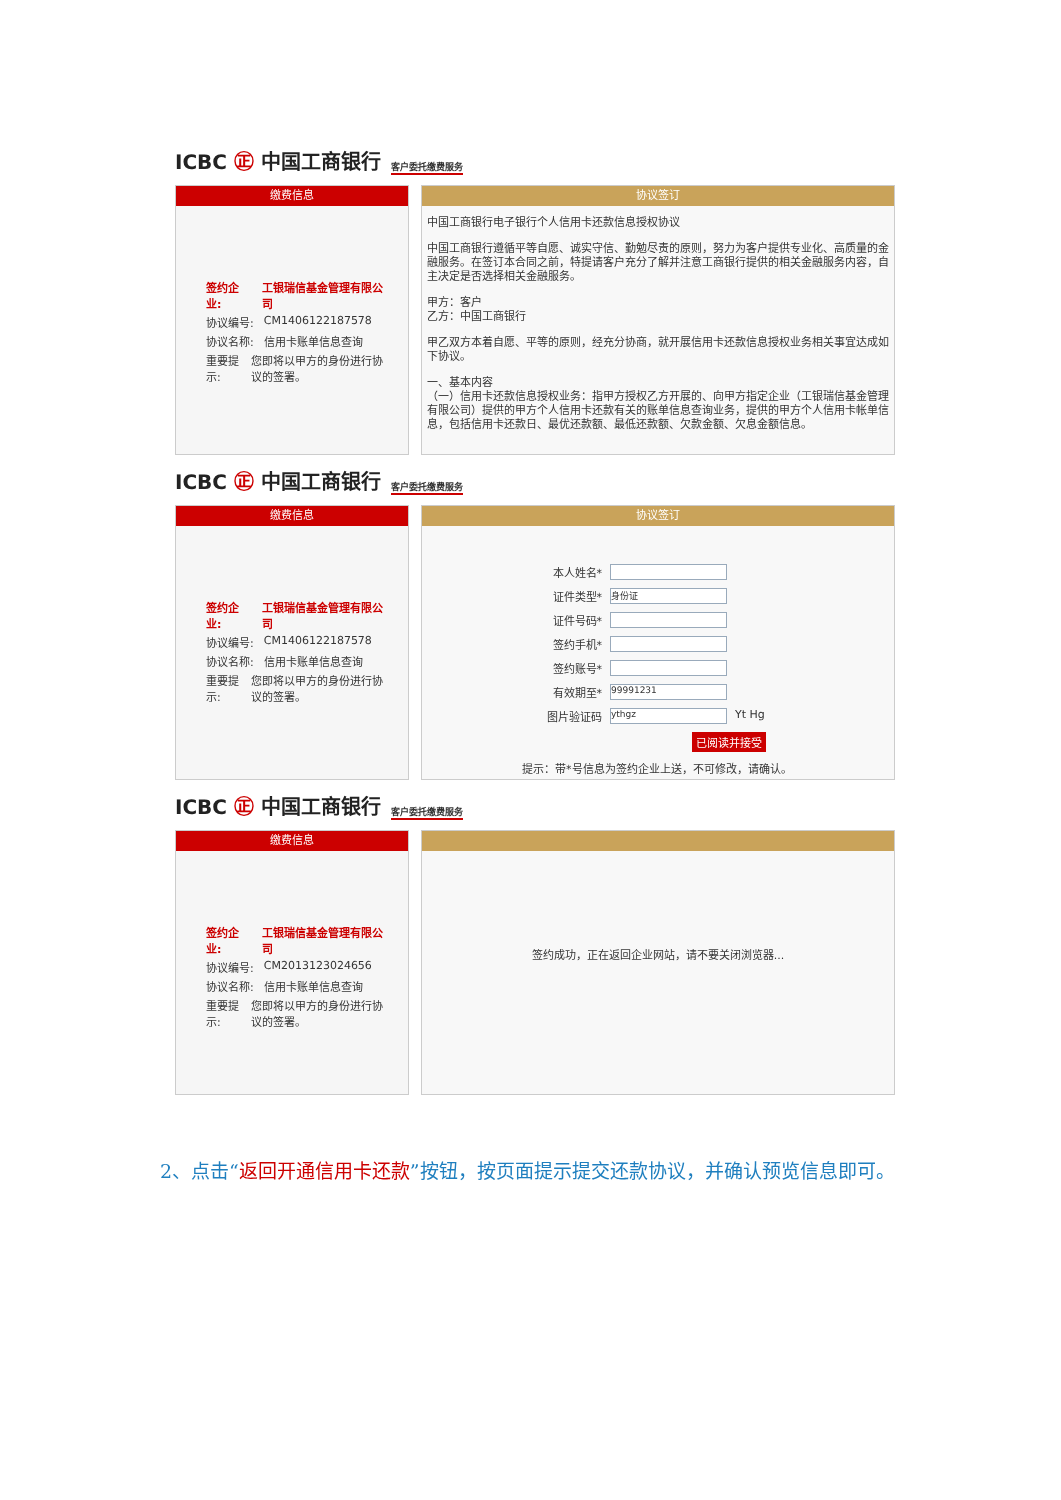ICBC ㊣ 中国工商银行
客户委托缴费服务
缴费信息
签约企业: 工银瑞信基金管理有限公司
协议编号: CM1406122187578
协议名称: 信用卡账单信息查询
重要提示: 您即将以甲方的身份进行协议的签署。
协议签订
中国工商银行电子银行个人信用卡还款信息授权协议
中国工商银行遵循平等自愿、诚实守信、勤勉尽责的原则，努力为客户提供专业化、高质量的金融服务。在签订本合同之前，特提请客户充分了解并注意工商银行提供的相关金融服务内容，自主决定是否选择相关金融服务。
甲方：客户
乙方：中国工商银行
甲乙双方本着自愿、平等的原则，经充分协商，就开展信用卡还款信息授权业务相关事宜达成如下协议。
一、基本内容
（一）信用卡还款信息授权业务：指甲方授权乙方开展的、向甲方指定企业（工银瑞信基金管理有限公司）提供的甲方个人信用卡还款有关的账单信息查询业务，提供的甲方个人信用卡帐单信息，包括信用卡还款日、最优还款额、最低还款额、欠款金额、欠息金额信息。
ICBC ㊣ 中国工商银行
客户委托缴费服务
缴费信息
签约企业: 工银瑞信基金管理有限公司
协议编号: CM1406122187578
协议名称: 信用卡账单信息查询
重要提示: 您即将以甲方的身份进行协议的签署。
协议签订
本人姓名*
证件类型* 身份证
证件号码*
签约手机*
签约账号*
有效期至* 99991231
图片验证码 ythgz Yt Hg
已阅读并接受
提示：带*号信息为签约企业上送，不可修改，请确认。
ICBC ㊣ 中国工商银行
客户委托缴费服务
缴费信息
签约企业: 工银瑞信基金管理有限公司
协议编号: CM2013123024656
协议名称: 信用卡账单信息查询
重要提示: 您即将以甲方的身份进行协议的签署。
签约成功，正在返回企业网站，请不要关闭浏览器...
2、点击“返回开通信用卡还款”按钮，按页面提示提交还款协议，并确认预览信息即可。